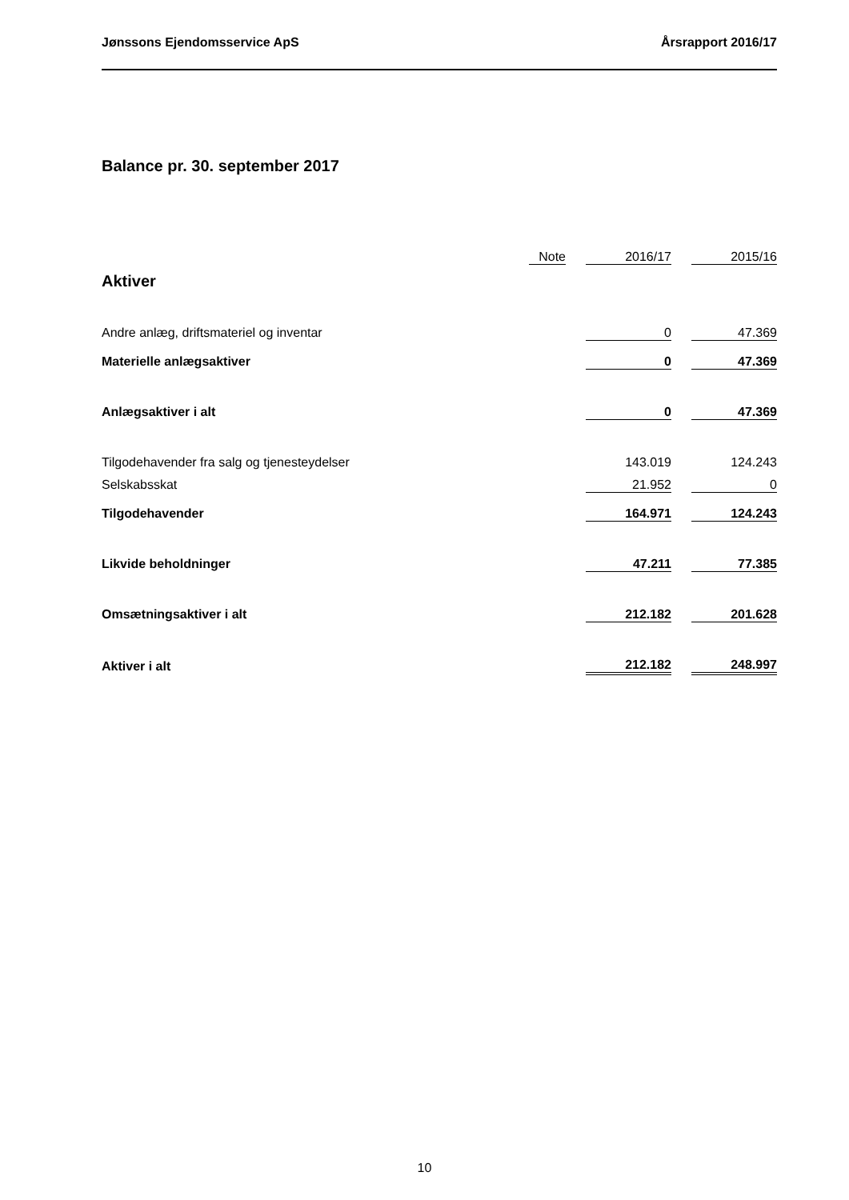Jønssons Ejendomsservice ApS Årsrapport 2016/17
Balance pr. 30. september 2017
| | Note | | 2016/17 | | 2015/16 |
| --- | --- | --- | --- | --- | --- |
| Aktiver | | | | | |
| Andre anlæg, driftsmateriel og inventar | | | 0 | | 47.369 |
| Materielle anlægsaktiver | | | 0 | | 47.369 |
| Anlægsaktiver i alt | | | 0 | | 47.369 |
| Tilgodehavender fra salg og tjenesteydelser | | | 143.019 | | 124.243 |
| Selskabsskat | | | 21.952 | | 0 |
| Tilgodehavender | | | 164.971 | | 124.243 |
| Likvide beholdninger | | | 47.211 | | 77.385 |
| Omsætningsaktiver i alt | | | 212.182 | | 201.628 |
| Aktiver i alt | | | 212.182 | | 248.997 |
10